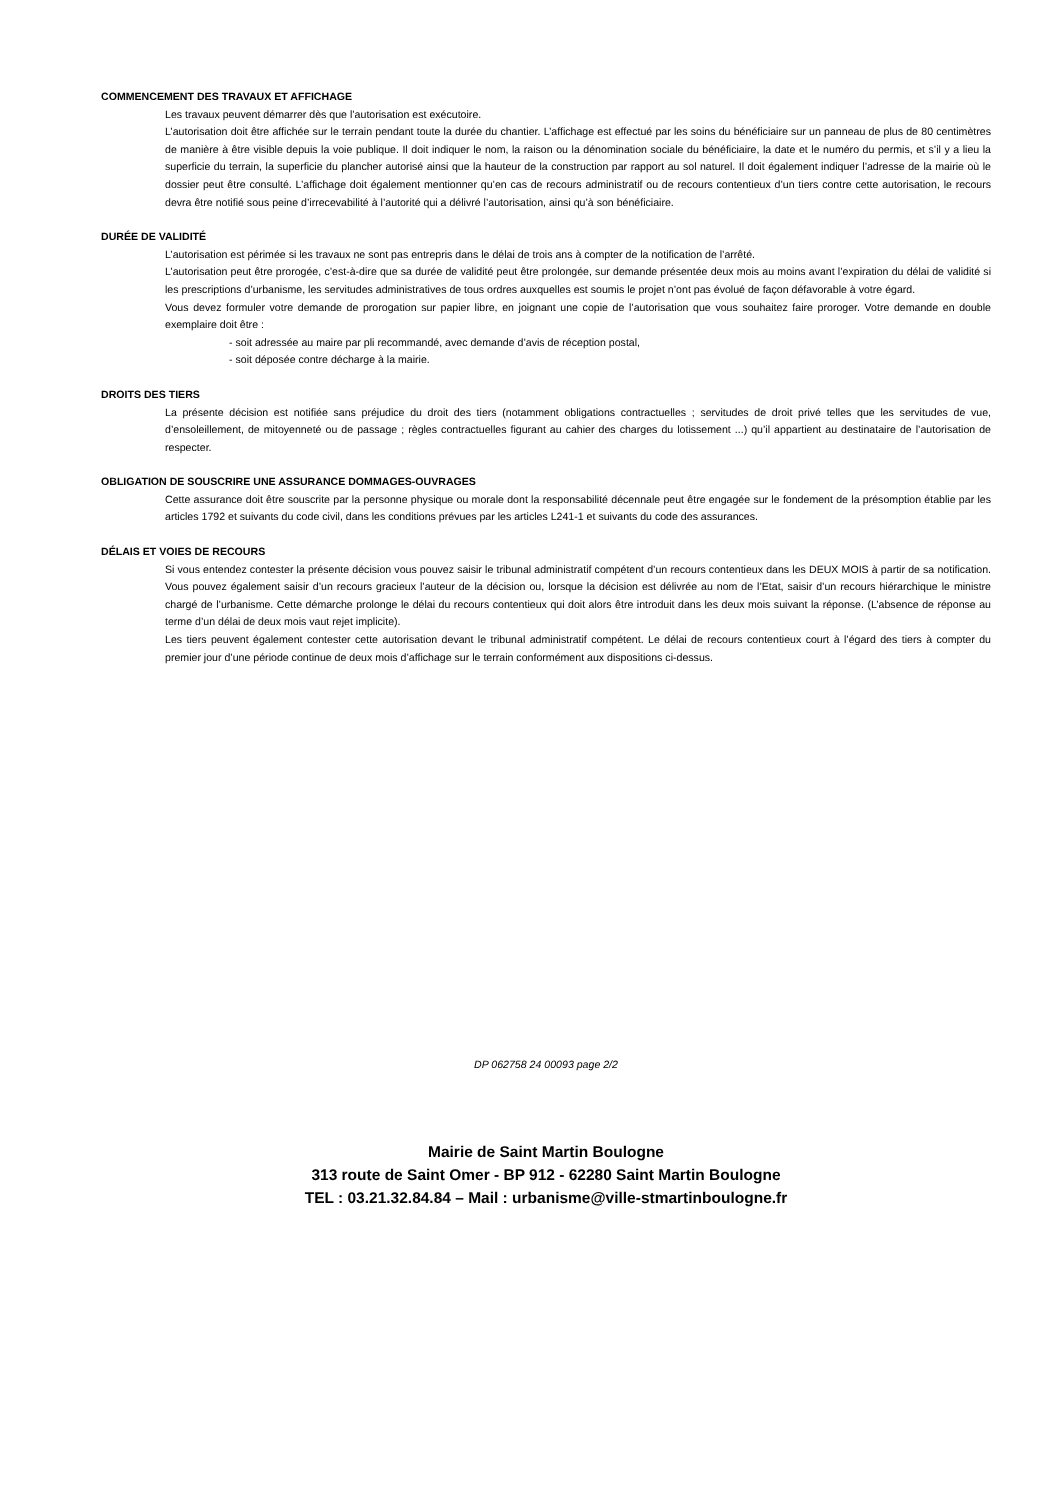COMMENCEMENT DES TRAVAUX ET AFFICHAGE
Les travaux peuvent démarrer dès que l’autorisation est exécutoire.
L’autorisation doit être affichée sur le terrain pendant toute la durée du chantier. L’affichage est effectué par les soins du bénéficiaire sur un panneau de plus de 80 centimètres de manière à être visible depuis la voie publique. Il doit indiquer le nom, la raison ou la dénomination sociale du bénéficiaire, la date et le numéro du permis, et s’il y a lieu la superficie du terrain, la superficie du plancher autorisé ainsi que la hauteur de la construction par rapport au sol naturel. Il doit également indiquer l’adresse de la mairie où le dossier peut être consulté. L’affichage doit également mentionner qu’en cas de recours administratif ou de recours contentieux d’un tiers contre cette autorisation, le recours devra être notifié sous peine d’irrecevabilité à l’autorité qui a délivré l’autorisation, ainsi qu’à son bénéficiaire.
DURÉE DE VALIDITÉ
L’autorisation est périmée si les travaux ne sont pas entrepris dans le délai de trois ans à compter de la notification de l’arrêté.
L’autorisation peut être prorogée, c’est-à-dire que sa durée de validité peut être prolongée, sur demande présentée deux mois au moins avant l’expiration du délai de validité si les prescriptions d’urbanisme, les servitudes administratives de tous ordres auxquelles est soumis le projet n’ont pas évolué de façon défavorable à votre égard.
Vous devez formuler votre demande de prorogation sur papier libre, en joignant une copie de l’autorisation que vous souhaitez faire proroger. Votre demande en double exemplaire doit être :
- soit adressée au maire par pli recommandé, avec demande d’avis de réception postal,
- soit déposée contre décharge à la mairie.
DROITS DES TIERS
La présente décision est notifiée sans préjudice du droit des tiers (notamment obligations contractuelles ; servitudes de droit privé telles que les servitudes de vue, d’ensoleillement, de mitoyenneté ou de passage ; règles contractuelles figurant au cahier des charges du lotissement ...) qu’il appartient au destinataire de l’autorisation de respecter.
OBLIGATION DE SOUSCRIRE UNE ASSURANCE DOMMAGES-OUVRAGES
Cette assurance doit être souscrite par la personne physique ou morale dont la responsabilité décennale peut être engagée sur le fondement de la présomption établie par les articles 1792 et suivants du code civil, dans les conditions prévues par les articles L241-1 et suivants du code des assurances.
DÉLAIS ET VOIES DE RECOURS
Si vous entendez contester la présente décision vous pouvez saisir le tribunal administratif compétent d’un recours contentieux dans les DEUX MOIS à partir de sa notification. Vous pouvez également saisir d’un recours gracieux l’auteur de la décision ou, lorsque la décision est délivrée au nom de l’Etat, saisir d’un recours hiérarchique le ministre chargé de l’urbanisme. Cette démarche prolonge le délai du recours contentieux qui doit alors être introduit dans les deux mois suivant la réponse. (L’absence de réponse au terme d’un délai de deux mois vaut rejet implicite).
Les tiers peuvent également contester cette autorisation devant le tribunal administratif compétent. Le délai de recours contentieux court à l’égard des tiers à compter du premier jour d’une période continue de deux mois d’affichage sur le terrain conformément aux dispositions ci-dessus.
DP 062758 24 00093 page 2/2
Mairie de Saint Martin Boulogne
313 route de Saint Omer - BP 912 - 62280 Saint Martin Boulogne
TEL : 03.21.32.84.84 – Mail : urbanisme@ville-stmartinboulogne.fr